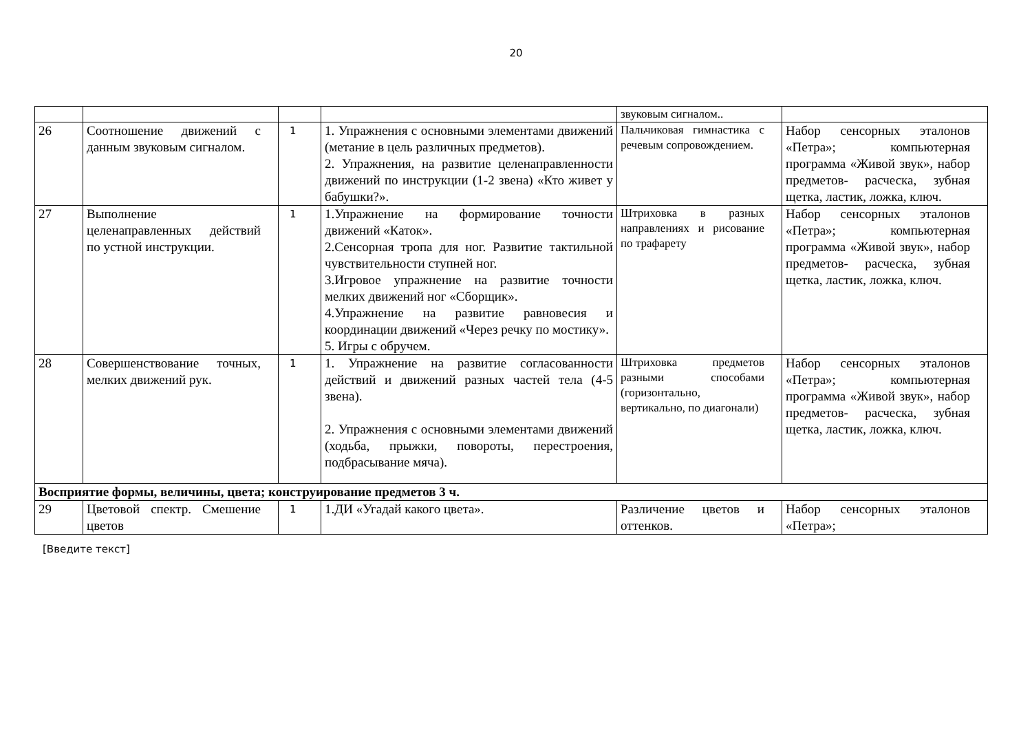20
| | | | | звуковым сигналом.. | |
| 26 | Соотношение движений с данным звуковым сигналом. | 1 | 1. Упражнения с основными элементами движений (метание в цель различных предметов). 2. Упражнения, на развитие целенаправленности движений по инструкции (1-2 звена) «Кто живет у бабушки?». | Пальчиковая гимнастика с речевым сопровождением. | Набор сенсорных эталонов «Петра»; компьютерная программа «Живой звук», набор предметов- расческа, зубная щетка, ластик, ложка, ключ. |
| 27 | Выполнение целенаправленных действий по устной инструкции. | 1 | 1.Упражнение на формирование точности движений «Каток». 2.Сенсорная тропа для ног. Развитие тактильной чувствительности ступней ног. 3.Игровое упражнение на развитие точности мелких движений ног «Сборщик». 4.Упражнение на развитие равновесия и координации движений «Через речку по мостику». 5. Игры с обручем. | Штриховка в разных направлениях и рисование по трафарету | Набор сенсорных эталонов «Петра»; компьютерная программа «Живой звук», набор предметов- расческа, зубная щетка, ластик, ложка, ключ. |
| 28 | Совершенствование точных, мелких движений рук. | 1 | 1. Упражнение на развитие согласованности действий и движений разных частей тела (4-5 звена). 2. Упражнения с основными элементами движений (ходьба, прыжки, повороты, перестроения, подбрасывание мяча). | Штриховка предметов разными способами (горизонтально, вертикально, по диагонали) | Набор сенсорных эталонов «Петра»; компьютерная программа «Живой звук», набор предметов- расческа, зубная щетка, ластик, ложка, ключ. |
| Восприятие формы, величины, цвета; конструирование предметов 3 ч. | | | | | |
| 29 | Цветовой спектр. Смешение цветов | 1 | 1.ДИ «Угадай какого цвета». | Различение цветов и оттенков. | Набор сенсорных эталонов «Петра»; |
[Введите текст]